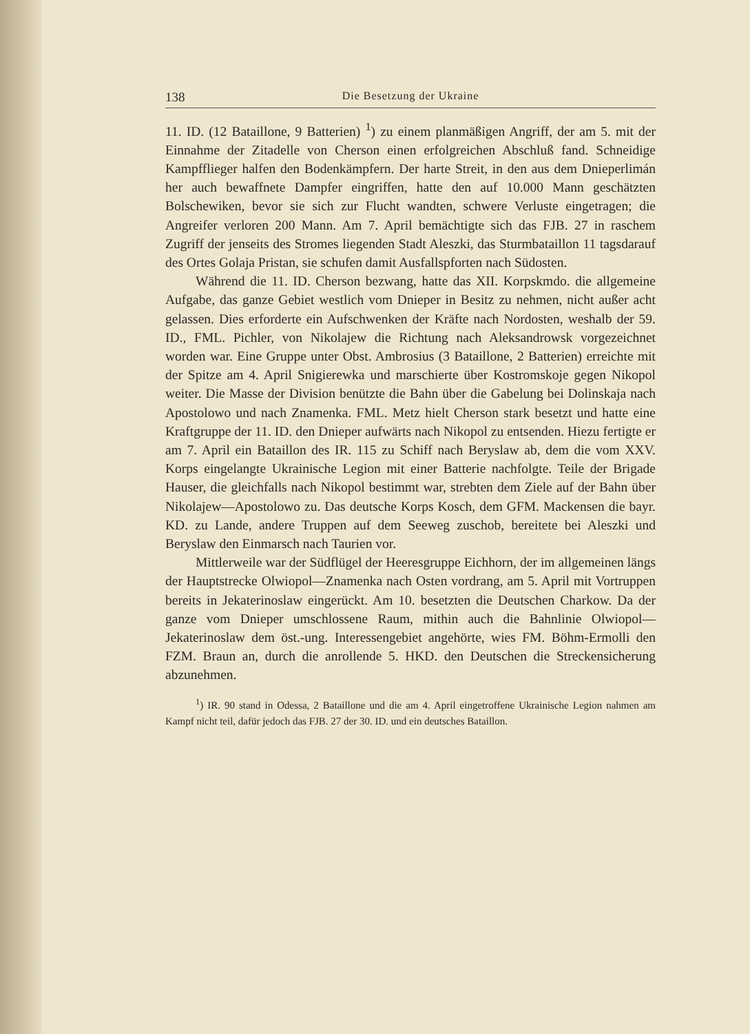138 Die Besetzung der Ukraine
11. ID. (12 Bataillone, 9 Batterien) <sup>1</sup>) zu einem planmäßigen Angriff, der am 5. mit der Einnahme der Zitadelle von Cherson einen erfolgreichen Abschluß fand. Schneidige Kampfflieger halfen den Bodenkämpfern. Der harte Streit, in den aus dem Dnieperlimán her auch bewaffnete Dampfer eingriffen, hatte den auf 10.000 Mann geschätzten Bolschewiken, bevor sie sich zur Flucht wandten, schwere Verluste eingetragen; die Angreifer verloren 200 Mann. Am 7. April bemächtigte sich das FJB. 27 in raschem Zugriff der jenseits des Stromes liegenden Stadt Aleszki, das Sturmbataillon 11 tagsdarauf des Ortes Golaja Pristan, sie schufen damit Ausfallspforten nach Südosten.
Während die 11. ID. Cherson bezwang, hatte das XII. Korpskmdo. die allgemeine Aufgabe, das ganze Gebiet westlich vom Dnieper in Besitz zu nehmen, nicht außer acht gelassen. Dies erforderte ein Aufschwenken der Kräfte nach Nordosten, weshalb der 59. ID., FML. Pichler, von Nikolajew die Richtung nach Aleksandrowsk vorgezeichnet worden war. Eine Gruppe unter Obst. Ambrosius (3 Bataillone, 2 Batterien) erreichte mit der Spitze am 4. April Snigierewka und marschierte über Kostromskoje gegen Nikopol weiter. Die Masse der Division benützte die Bahn über die Gabelung bei Dolinskaja nach Apostolowo und nach Znamenka. FML. Metz hielt Cherson stark besetzt und hatte eine Kraftgruppe der 11. ID. den Dnieper aufwärts nach Nikopol zu entsenden. Hiezu fertigte er am 7. April ein Bataillon des IR. 115 zu Schiff nach Beryslaw ab, dem die vom XXV. Korps eingelangte Ukrainische Legion mit einer Batterie nachfolgte. Teile der Brigade Hauser, die gleichfalls nach Nikopol bestimmt war, strebten dem Ziele auf der Bahn über Nikolajew—Apostolowo zu. Das deutsche Korps Kosch, dem GFM. Mackensen die bayr. KD. zu Lande, andere Truppen auf dem Seeweg zuschob, bereitete bei Aleszki und Beryslaw den Einmarsch nach Taurien vor.
Mittlerweile war der Südflügel der Heeresgruppe Eichhorn, der im allgemeinen längs der Hauptstrecke Olwiopol—Znamenka nach Osten vordrang, am 5. April mit Vortruppen bereits in Jekaterinoslaw eingerückt. Am 10. besetzten die Deutschen Charkow. Da der ganze vom Dnieper umschlossene Raum, mithin auch die Bahnlinie Olwiopol—Jekaterinoslaw dem öst.-ung. Interessengebiet angehörte, wies FM. Böhm-Ermolli den FZM. Braun an, durch die anrollende 5. HKD. den Deutschen die Streckensicherung abzunehmen.
<sup>1</sup>) IR. 90 stand in Odessa, 2 Bataillone und die am 4. April eingetroffene Ukrainische Legion nahmen am Kampf nicht teil, dafür jedoch das FJB. 27 der 30. ID. und ein deutsches Bataillon.